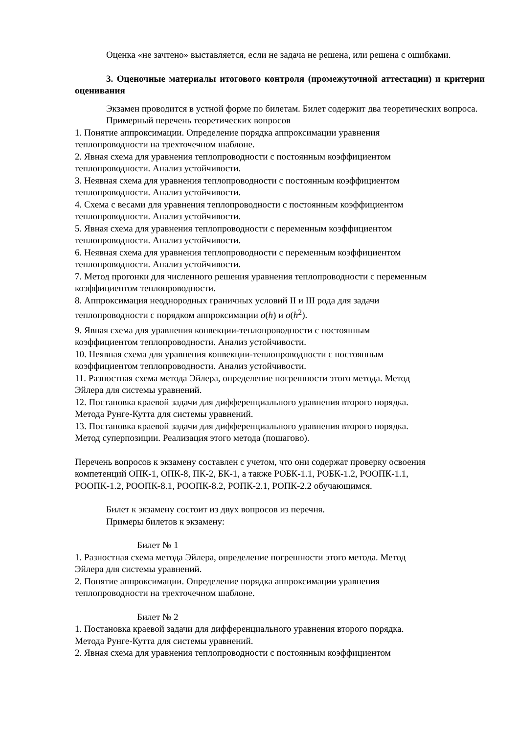Оценка «не зачтено» выставляется, если не задача не решена, или решена с ошибками.
3. Оценочные материалы итогового контроля (промежуточной аттестации) и критерии оценивания
Экзамен проводится в устной форме по билетам. Билет содержит два теоретических вопроса.
Примерный перечень теоретических вопросов
1. Понятие аппроксимации. Определение порядка аппроксимации уравнения
теплопроводности на трехточечном шаблоне.
2. Явная схема для уравнения теплопроводности с постоянным коэффициентом
теплопроводности. Анализ устойчивости.
3. Неявная схема для уравнения теплопроводности с постоянным коэффициентом
теплопроводности. Анализ устойчивости.
4. Схема с весами для уравнения теплопроводности с постоянным коэффициентом
теплопроводности. Анализ устойчивости.
5. Явная схема для уравнения теплопроводности с переменным коэффициентом
теплопроводности. Анализ устойчивости.
6. Неявная схема для уравнения теплопроводности с переменным коэффициентом
теплопроводности. Анализ устойчивости.
7. Метод прогонки для численного решения уравнения теплопроводности с переменным
коэффициентом теплопроводности.
8. Аппроксимация неоднородных граничных условий II и III рода для задачи
теплопроводности с порядком аппроксимации o(h) и o(h<sup>2</sup>).
9. Явная схема для уравнения конвекции-теплопроводности с постоянным
коэффициентом теплопроводности. Анализ устойчивости.
10. Неявная схема для уравнения конвекции-теплопроводности с постоянным
коэффициентом теплопроводности. Анализ устойчивости.
11. Разностная схема метода Эйлера, определение погрешности этого метода. Метод
Эйлера для системы уравнений.
12. Постановка краевой задачи для дифференциального уравнения второго порядка.
Метода Рунге-Кутта для системы уравнений.
13. Постановка краевой задачи для дифференциального уравнения второго порядка.
Метод суперпозиции. Реализация этого метода (пошагово).
Перечень вопросов к экзамену составлен с учетом, что они содержат проверку освоения
компетенций ОПК-1, ОПК-8, ПК-2, БК-1, а также РОБК-1.1, РОБК-1.2, РООПК-1.1,
РООПК-1.2, РООПК-8.1, РООПК-8.2, РОПК-2.1, РОПК-2.2 обучающимся.
Билет к экзамену состоит из двух вопросов из перечня.
Примеры билетов к экзамену:
Билет № 1
1. Разностная схема метода Эйлера, определение погрешности этого метода. Метод
Эйлера для системы уравнений.
2. Понятие аппроксимации. Определение порядка аппроксимации уравнения
теплопроводности на трехточечном шаблоне.
Билет № 2
1. Постановка краевой задачи для дифференциального уравнения второго порядка.
Метода Рунге-Кутта для системы уравнений.
2. Явная схема для уравнения теплопроводности с постоянным коэффициентом